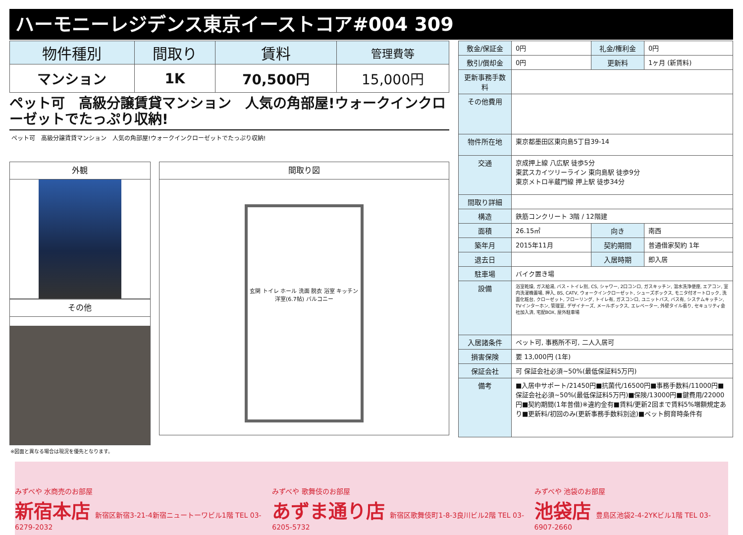ハーモニーレジデンス東京イーストコア#004 309
| 物件種別 | 間取り | 賃料 | 管理費等 |
| --- | --- | --- | --- |
| マンション | 1K | 70,500円 | 15,000円 |
ペット可　高級分譲賃貸マンション　人気の角部屋!ウォークインクローゼットでたっぷり収納!
ペット可　高級分譲賃貸マンション　人気の角部屋!ウォークインクローゼットでたっぷり収納!
外観
その他
間取り図
玄関 トイレ ホール 洗面 脱衣 浴室 キッチン 洋室(6.7帖) バルコニー
※図面と異なる場合は現況を優先となります。
| 敷金/保証金 | 0円 | 礼金/権利金 | 0円 |
| 敷引/償却金 | 0円 | 更新料 | 1ヶ月 (新賃料) |
| 更新事務手数料 | | | |
| その他費用 | | | |
| 物件所在地 | 東京都墨田区東向島5丁目39-14 | | |
| 交通 | 京成押上線 八広駅 徒歩5分 東武スカイツリーライン 東向島駅 徒歩9分 東京メトロ半蔵門線 押上駅 徒歩34分 | | |
| 間取り詳細 | | | |
| 構造 | 鉄筋コンクリート 3階 / 12階建 | | |
| 面積 | 26.15㎡ | 向き | 南西 |
| 築年月 | 2015年11月 | 契約期間 | 普通借家契約 1年 |
| 退去日 | | 入居時期 | 即入居 |
| 駐車場 | バイク置き場 | | |
| 設備 | 浴室乾燥, ガス給湯, バス・トイレ別, CS, シャワー, 2口コンロ, ガスキッチン, 温水洗浄便座, エアコン, 室内洗濯機置場, 押入, BS, CATV, ウォークインクローゼット, シューズボックス, モニタ付オートロック, 洗面化粧台, クローゼット, フローリング, トイレ有, ガスコンロ, ユニットバス, バス有, システムキッチン, TVインターホン, 管理室, デザイナーズ, メールボックス, エレベーター, 外壁タイル張り, セキュリティ会社加入済, 宅配BOX, 屋外駐車場 | | |
| 入居諸条件 | ペット可, 事務所不可, 二人入居可 | | |
| 損害保険 | 要 13,000円 (1年) | | |
| 保証会社 | 可 保証会社必須~50%(最低保証料5万円) | | |
| 備考 | ■入居中サポート/21450円■抗菌代/16500円■事務手数料/11000円■保証会社必須~50%(最低保証料5万円)■保険/13000円■鍵費用/22000円■契約期間(1年普借)※違約金有■賃料/更新2回まで賃料5%増額規定あり■更新料/初回のみ(更新事務手数料別途)■ペット飼育時条件有 | | |
みずべや 水商売のお部屋
新宿本店 新宿区新宿3-21-4新宿ニュートーワビル1階 TEL 03-6279-2032
みずべや 歌舞伎のお部屋
あずま通り店 新宿区歌舞伎町1-8-3良川ビル2階 TEL 03-6205-5732
みずべや 池袋のお部屋
池袋店 豊島区池袋2-4-2YKビル1階 TEL 03-6907-2660